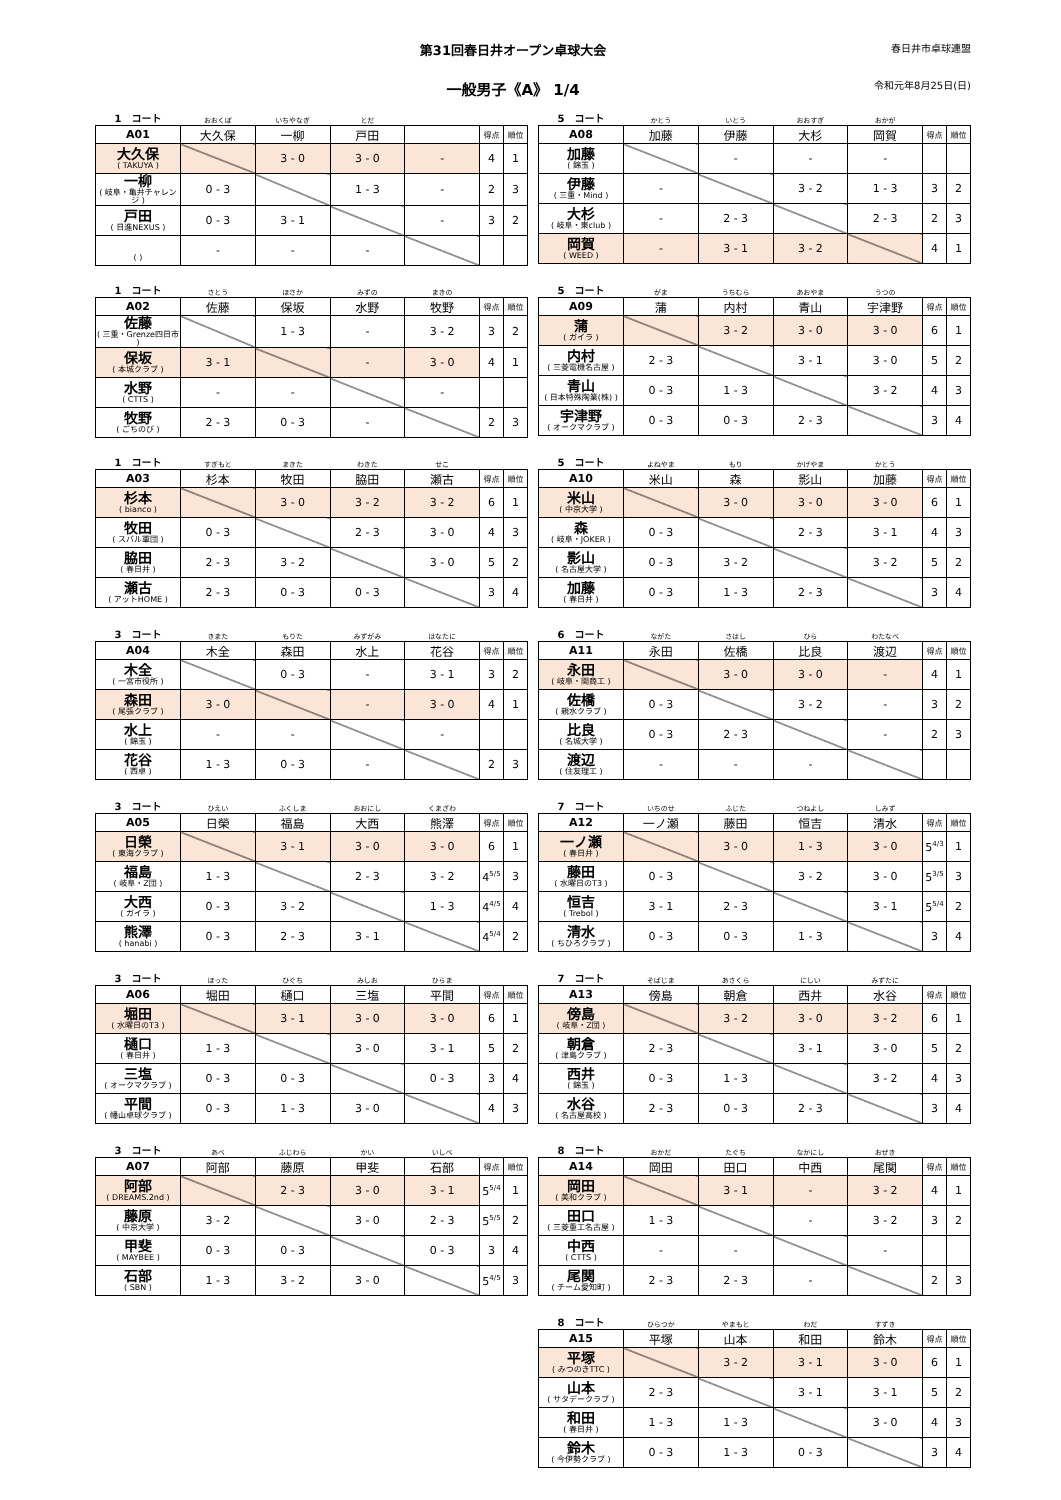第31回春日井オープン卓球大会
一般男子《A》 1/4
春日井市卓球連盟
令和元年8月25日(日)
| 1 コート | おおくぼ | いちやなぎ | とだ | | | |
| A01 | 大久保 | 一柳 | 戸田 | | 得点 | 順位 |
| 大久保 ( TAKUYA ) | | 3 - 0 | 3 - 0 | - | 4 | 1 |
| 一柳 ( 岐阜・亀井チャレンジ ) | 0 - 3 | | 1 - 3 | - | 2 | 3 |
| 戸田 ( 日進NEXUS ) | 0 - 3 | 3 - 1 | | - | 3 | 2 |
| ( ) | - | - | - | | | |
| 1 コート | さとう | ほさか | みずの | まきの | | |
| A02 | 佐藤 | 保坂 | 水野 | 牧野 | 得点 | 順位 |
| 佐藤 ( 三重・Grenze四日市 ) | | 1 - 3 | - | 3 - 2 | 3 | 2 |
| 保坂 ( 本城クラブ ) | 3 - 1 | | - | 3 - 0 | 4 | 1 |
| 水野 ( CTTS ) | - | - | | - | | |
| 牧野 ( ごちのび ) | 2 - 3 | 0 - 3 | - | | 2 | 3 |
| 1 コート | すぎもと | まきた | わきた | せこ | | |
| A03 | 杉本 | 牧田 | 脇田 | 瀬古 | 得点 | 順位 |
| 杉本 ( bianco ) | | 3 - 0 | 3 - 2 | 3 - 2 | 6 | 1 |
| 牧田 ( スバル軍団 ) | 0 - 3 | | 2 - 3 | 3 - 0 | 4 | 3 |
| 脇田 ( 春日井 ) | 2 - 3 | 3 - 2 | | 3 - 0 | 5 | 2 |
| 瀬古 ( アットHOME ) | 2 - 3 | 0 - 3 | 0 - 3 | | 3 | 4 |
| 3 コート | きまた | もりた | みずがみ | はなたに | | |
| A04 | 木全 | 森田 | 水上 | 花谷 | 得点 | 順位 |
| 木全 ( 一宮市役所 ) | | 0 - 3 | - | 3 - 1 | 3 | 2 |
| 森田 ( 尾張クラブ ) | 3 - 0 | | - | 3 - 0 | 4 | 1 |
| 水上 ( 錦玉 ) | - | - | | - | | |
| 花谷 ( 西卓 ) | 1 - 3 | 0 - 3 | - | | 2 | 3 |
| 3 コート | ひえい | ふくしま | おおにし | くまざわ | | |
| A05 | 日榮 | 福島 | 大西 | 熊澤 | 得点 | 順位 |
| 日榮 ( 東海クラブ ) | | 3 - 1 | 3 - 0 | 3 - 0 | 6 | 1 |
| 福島 ( 岐阜・Z団 ) | 1 - 3 | | 2 - 3 | 3 - 2 | 4<sup>5/5</sup> | 3 |
| 大西 ( ガイラ ) | 0 - 3 | 3 - 2 | | 1 - 3 | 4<sup>4/5</sup> | 4 |
| 熊澤 ( hanabi ) | 0 - 3 | 2 - 3 | 3 - 1 | | 4<sup>5/4</sup> | 2 |
| 3 コート | ほった | ひぐち | みしお | ひらま | | |
| A06 | 堀田 | 樋口 | 三塩 | 平間 | 得点 | 順位 |
| 堀田 ( 水曜日のT3 ) | | 3 - 1 | 3 - 0 | 3 - 0 | 6 | 1 |
| 樋口 ( 春日井 ) | 1 - 3 | | 3 - 0 | 3 - 1 | 5 | 2 |
| 三塩 ( オークマクラブ ) | 0 - 3 | 0 - 3 | | 0 - 3 | 3 | 4 |
| 平間 ( 幡山卓球クラブ ) | 0 - 3 | 1 - 3 | 3 - 0 | | 4 | 3 |
| 3 コート | あべ | ふじわら | かい | いしべ | | |
| A07 | 阿部 | 藤原 | 甲斐 | 石部 | 得点 | 順位 |
| 阿部 ( DREAMS.2nd ) | | 2 - 3 | 3 - 0 | 3 - 1 | 5<sup>5/4</sup> | 1 |
| 藤原 ( 中京大学 ) | 3 - 2 | | 3 - 0 | 2 - 3 | 5<sup>5/5</sup> | 2 |
| 甲斐 ( MAYBEE ) | 0 - 3 | 0 - 3 | | 0 - 3 | 3 | 4 |
| 石部 ( SBN ) | 1 - 3 | 3 - 2 | 3 - 0 | | 5<sup>4/5</sup> | 3 |
| 5 コート | かとう | いとう | おおすぎ | おかが | | |
| A08 | 加藤 | 伊藤 | 大杉 | 岡賀 | 得点 | 順位 |
| 加藤 ( 錦玉 ) | | - | - | - | | |
| 伊藤 ( 三重・Mind ) | - | | 3 - 2 | 1 - 3 | 3 | 2 |
| 大杉 ( 岐阜・東club ) | - | 2 - 3 | | 2 - 3 | 2 | 3 |
| 岡賀 ( WEED ) | - | 3 - 1 | 3 - 2 | | 4 | 1 |
| 5 コート | がま | うちむら | あおやま | うつの | | |
| A09 | 蒲 | 内村 | 青山 | 宇津野 | 得点 | 順位 |
| 蒲 ( ガイラ ) | | 3 - 2 | 3 - 0 | 3 - 0 | 6 | 1 |
| 内村 ( 三菱電機名古屋 ) | 2 - 3 | | 3 - 1 | 3 - 0 | 5 | 2 |
| 青山 ( 日本特殊陶業(株) ) | 0 - 3 | 1 - 3 | | 3 - 2 | 4 | 3 |
| 宇津野 ( オークマクラブ ) | 0 - 3 | 0 - 3 | 2 - 3 | | 3 | 4 |
| 5 コート | よねやま | もり | かげやま | かとう | | |
| A10 | 米山 | 森 | 影山 | 加藤 | 得点 | 順位 |
| 米山 ( 中京大学 ) | | 3 - 0 | 3 - 0 | 3 - 0 | 6 | 1 |
| 森 ( 岐阜・JOKER ) | 0 - 3 | | 2 - 3 | 3 - 1 | 4 | 3 |
| 影山 ( 名古屋大学 ) | 0 - 3 | 3 - 2 | | 3 - 2 | 5 | 2 |
| 加藤 ( 春日井 ) | 0 - 3 | 1 - 3 | 2 - 3 | | 3 | 4 |
| 6 コート | ながた | さはし | ひら | わたなべ | | |
| A11 | 永田 | 佐橋 | 比良 | 渡辺 | 得点 | 順位 |
| 永田 ( 岐阜・関商工 ) | | 3 - 0 | 3 - 0 | - | 4 | 1 |
| 佐橋 ( 親水クラブ ) | 0 - 3 | | 3 - 2 | - | 3 | 2 |
| 比良 ( 名城大学 ) | 0 - 3 | 2 - 3 | | - | 2 | 3 |
| 渡辺 ( 住友理工 ) | - | - | - | | | |
| 7 コート | いちのせ | ふじた | つねよし | しみず | | |
| A12 | 一ノ瀬 | 藤田 | 恒吉 | 清水 | 得点 | 順位 |
| 一ノ瀬 ( 春日井 ) | | 3 - 0 | 1 - 3 | 3 - 0 | 5<sup>4/3</sup> | 1 |
| 藤田 ( 水曜日のT3 ) | 0 - 3 | | 3 - 2 | 3 - 0 | 5<sup>3/5</sup> | 3 |
| 恒吉 ( Trebol ) | 3 - 1 | 2 - 3 | | 3 - 1 | 5<sup>5/4</sup> | 2 |
| 清水 ( ちひろクラブ ) | 0 - 3 | 0 - 3 | 1 - 3 | | 3 | 4 |
| 7 コート | そばじま | あさくら | にしい | みずたに | | |
| A13 | 傍島 | 朝倉 | 西井 | 水谷 | 得点 | 順位 |
| 傍島 ( 岐阜・Z団 ) | | 3 - 2 | 3 - 0 | 3 - 2 | 6 | 1 |
| 朝倉 ( 津島クラブ ) | 2 - 3 | | 3 - 1 | 3 - 0 | 5 | 2 |
| 西井 ( 錦玉 ) | 0 - 3 | 1 - 3 | | 3 - 2 | 4 | 3 |
| 水谷 ( 名古屋高校 ) | 2 - 3 | 0 - 3 | 2 - 3 | | 3 | 4 |
| 8 コート | おかだ | たぐち | なかにし | おぜき | | |
| A14 | 岡田 | 田口 | 中西 | 尾関 | 得点 | 順位 |
| 岡田 ( 美和クラブ ) | | 3 - 1 | - | 3 - 2 | 4 | 1 |
| 田口 ( 三菱重工名古屋 ) | 1 - 3 | | - | 3 - 2 | 3 | 2 |
| 中西 ( CTTS ) | - | - | | - | | |
| 尾関 ( チーム愛知町 ) | 2 - 3 | 2 - 3 | - | | 2 | 3 |
| 8 コート | ひらつか | やまもと | わだ | すずき | | |
| A15 | 平塚 | 山本 | 和田 | 鈴木 | 得点 | 順位 |
| 平塚 ( みつのきTTC ) | | 3 - 2 | 3 - 1 | 3 - 0 | 6 | 1 |
| 山本 ( サタデークラブ ) | 2 - 3 | | 3 - 1 | 3 - 1 | 5 | 2 |
| 和田 ( 春日井 ) | 1 - 3 | 1 - 3 | | 3 - 0 | 4 | 3 |
| 鈴木 ( 今伊勢クラブ ) | 0 - 3 | 1 - 3 | 0 - 3 | | 3 | 4 |